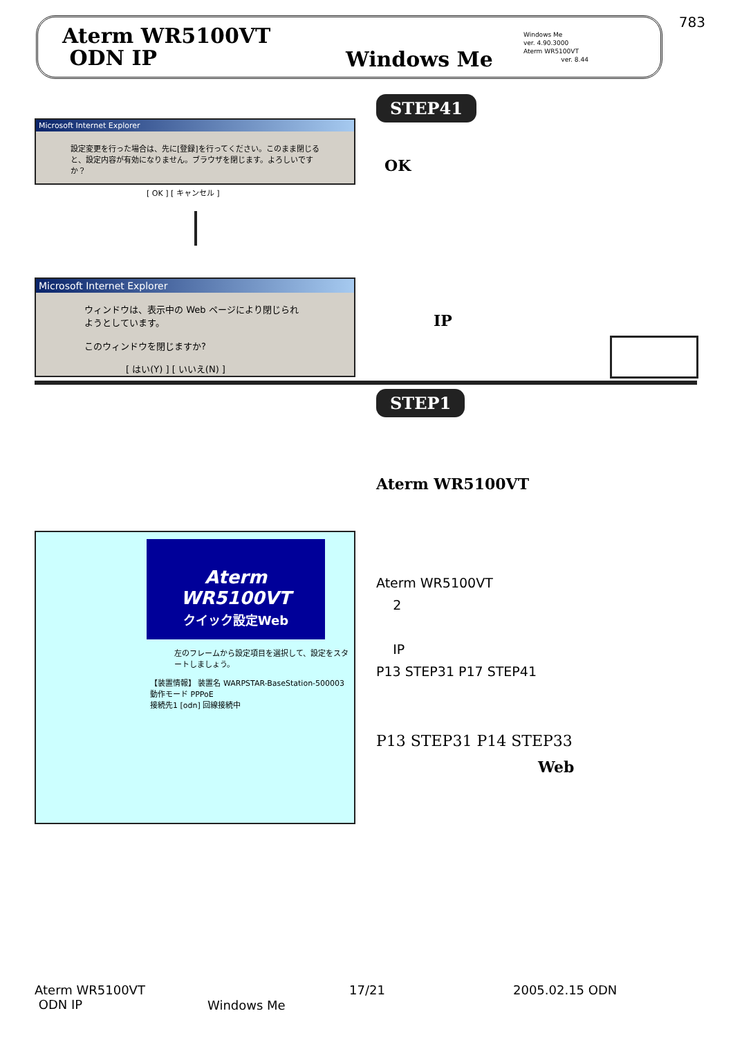783
Aterm WR5100VT
ODN IP
Windows Me
Windows Me
ver. 4.90.3000
Aterm WR5100VT
ver. 8.44
Microsoft Internet Explorer
設定変更を行った場合は、先に[登録]を行ってください。このまま閉じると、設定内容が有効になりません。ブラウザを閉じます。よろしいですか？
[ OK ] [ キャンセル ]
Microsoft Internet Explorer
ウィンドウは、表示中の Web ページにより閉じられようとしています。
このウィンドウを閉じますか?
[ はい(Y) ] [ いいえ(N) ]
STEP41
OK
IP
STEP1
Aterm WR5100VT
Aterm WR5100VT
クイック設定Web
左のフレームから設定項目を選択して、設定をスタートしましょう。
【装置情報】 装置名 WARPSTAR-BaseStation-500003
動作モード PPPoE
接続先1 [odn] 回線接続中
Aterm WR5100VT
2
IP
P13 STEP31 P17 STEP41
P13 STEP31 P14 STEP33
Web
Aterm WR5100VT
ODN IP
Windows Me
17/21 2005.02.15 ODN